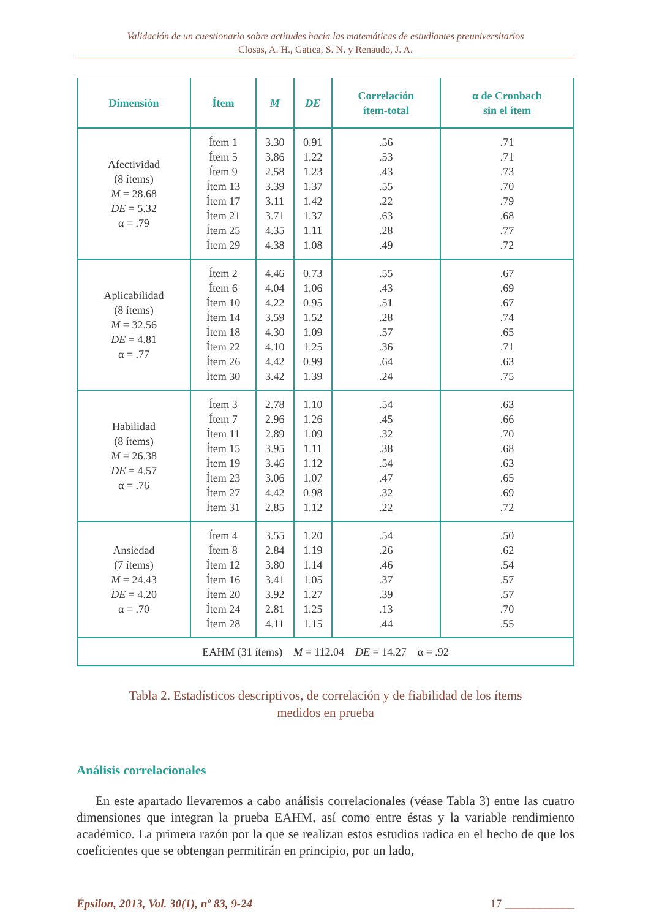Validación de un cuestionario sobre actitudes hacia las matemáticas de estudiantes preuniversitarios
Closas, A. H., Gatica, S. N. y Renaudo, J. A.
| Dimensión | Ítem | M | DE | Correlación ítem-total | α de Cronbach sin el ítem |
| --- | --- | --- | --- | --- | --- |
| Afectividad (8 ítems) M = 28.68 DE = 5.32 α = .79 | Ítem 1 Ítem 5 Ítem 9 Ítem 13 Ítem 17 Ítem 21 Ítem 25 Ítem 29 | 3.30 3.86 2.58 3.39 3.11 3.71 4.35 4.38 | 0.91 1.22 1.23 1.37 1.42 1.37 1.11 1.08 | .56 .53 .43 .55 .22 .63 .28 .49 | .71 .71 .73 .70 .79 .68 .77 .72 |
| Aplicabilidad (8 ítems) M = 32.56 DE = 4.81 α = .77 | Ítem 2 Ítem 6 Ítem 10 Ítem 14 Ítem 18 Ítem 22 Ítem 26 Ítem 30 | 4.46 4.04 4.22 3.59 4.30 4.10 4.42 3.42 | 0.73 1.06 0.95 1.52 1.09 1.25 0.99 1.39 | .55 .43 .51 .28 .57 .36 .64 .24 | .67 .69 .67 .74 .65 .71 .63 .75 |
| Habilidad (8 ítems) M = 26.38 DE = 4.57 α = .76 | Ítem 3 Ítem 7 Ítem 11 Ítem 15 Ítem 19 Ítem 23 Ítem 27 Ítem 31 | 2.78 2.96 2.89 3.95 3.46 3.06 4.42 2.85 | 1.10 1.26 1.09 1.11 1.12 1.07 0.98 1.12 | .54 .45 .32 .38 .54 .47 .32 .22 | .63 .66 .70 .68 .63 .65 .69 .72 |
| Ansiedad (7 ítems) M = 24.43 DE = 4.20 α = .70 | Ítem 4 Ítem 8 Ítem 12 Ítem 16 Ítem 20 Ítem 24 Ítem 28 | 3.55 2.84 3.80 3.41 3.92 2.81 4.11 | 1.20 1.19 1.14 1.05 1.27 1.25 1.15 | .54 .26 .46 .37 .39 .13 .44 | .50 .62 .54 .57 .57 .70 .55 |
| EAHM (31 ítems) M = 112.04 DE = 14.27 α = .92 | | | | | |
Tabla 2. Estadísticos descriptivos, de correlación y de fiabilidad de los ítems
medidos en prueba
Análisis correlacionales
En este apartado llevaremos a cabo análisis correlacionales (véase Tabla 3) entre las cuatro dimensiones que integran la prueba EAHM, así como entre éstas y la variable rendimiento académico. La primera razón por la que se realizan estos estudios radica en el hecho de que los coeficientes que se obtengan permitirán en principio, por un lado,
Épsilon, 2013, Vol. 30(1), nº 83, 9-24 17 ____________